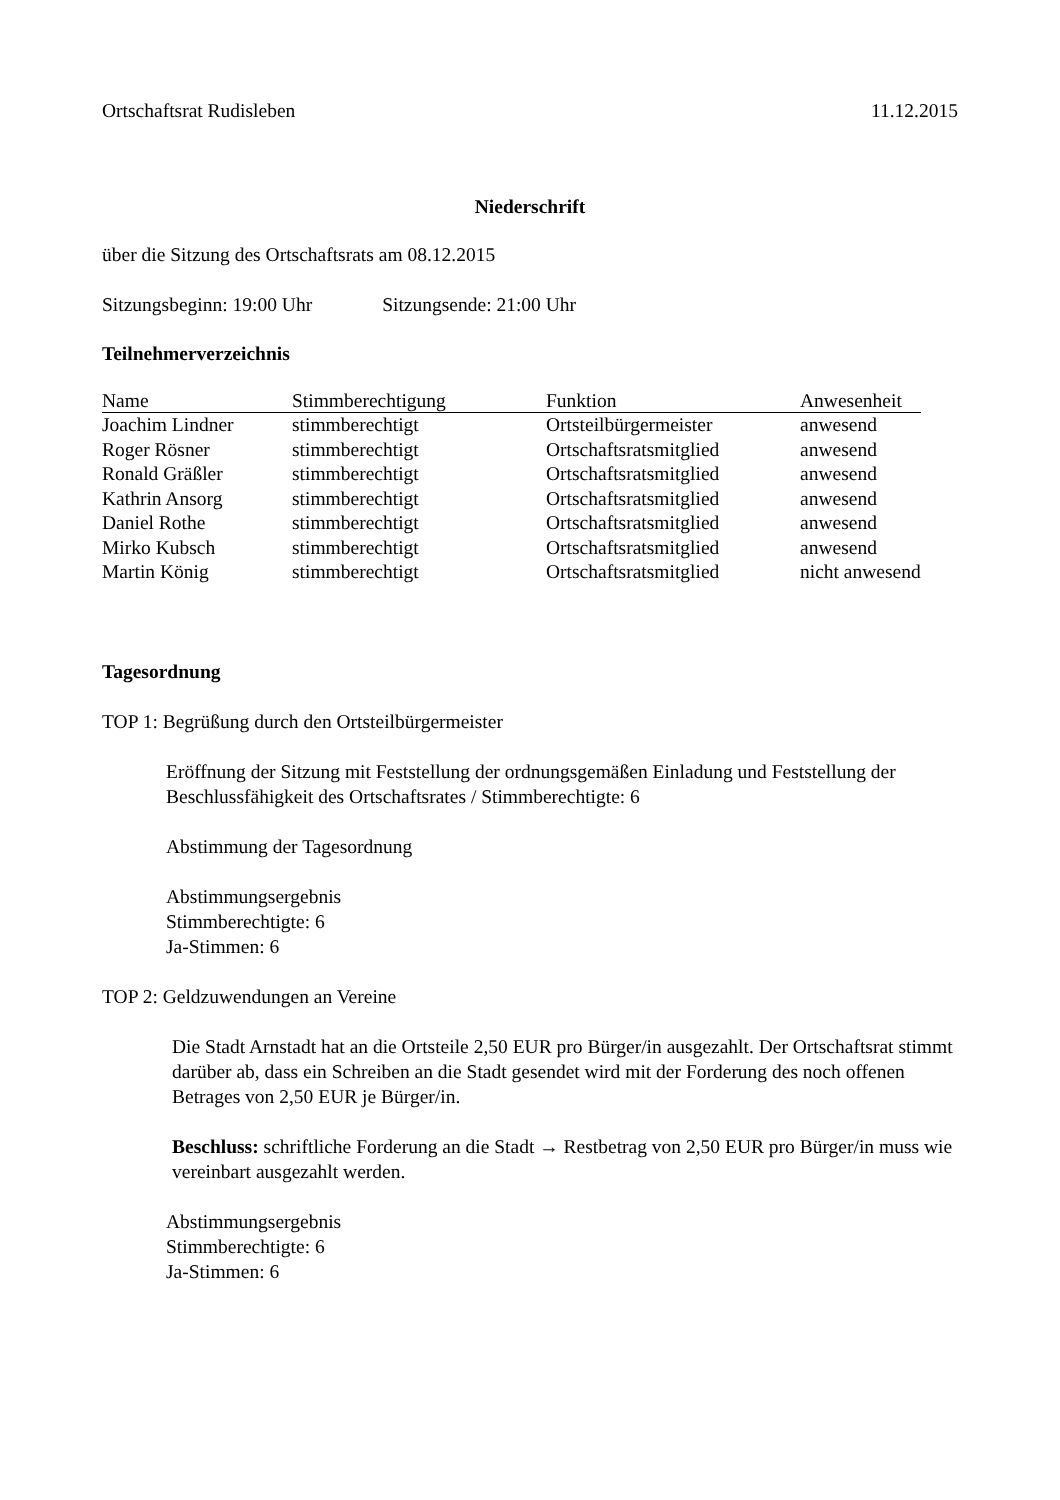Ortschaftsrat Rudisleben 11.12.2015
Niederschrift
über die Sitzung des Ortschaftsrats am 08.12.2015
Sitzungsbeginn: 19:00 Uhr Sitzungsende: 21:00 Uhr
Teilnehmerverzeichnis
| Name | Stimmberechtigung | Funktion | Anwesenheit |
| --- | --- | --- | --- |
| Joachim Lindner | stimmberechtigt | Ortsteilbürgermeister | anwesend |
| Roger Rösner | stimmberechtigt | Ortschaftsratsmitglied | anwesend |
| Ronald Gräßler | stimmberechtigt | Ortschaftsratsmitglied | anwesend |
| Kathrin Ansorg | stimmberechtigt | Ortschaftsratsmitglied | anwesend |
| Daniel Rothe | stimmberechtigt | Ortschaftsratsmitglied | anwesend |
| Mirko Kubsch | stimmberechtigt | Ortschaftsratsmitglied | anwesend |
| Martin König | stimmberechtigt | Ortschaftsratsmitglied | nicht anwesend |
Tagesordnung
TOP 1: Begrüßung durch den Ortsteilbürgermeister
Eröffnung der Sitzung mit Feststellung der ordnungsgemäßen Einladung und Feststellung der Beschlussfähigkeit des Ortschaftsrates / Stimmberechtigte: 6
Abstimmung der Tagesordnung
Abstimmungsergebnis
Stimmberechtigte: 6
Ja-Stimmen: 6
TOP 2: Geldzuwendungen an Vereine
Die Stadt Arnstadt hat an die Ortsteile 2,50 EUR pro Bürger/in ausgezahlt. Der Ortschaftsrat stimmt darüber ab, dass ein Schreiben an die Stadt gesendet wird mit der Forderung des noch offenen Betrages von 2,50 EUR je Bürger/in.
Beschluss: schriftliche Forderung an die Stadt → Restbetrag von 2,50 EUR pro Bürger/in muss wie vereinbart ausgezahlt werden.
Abstimmungsergebnis
Stimmberechtigte: 6
Ja-Stimmen: 6